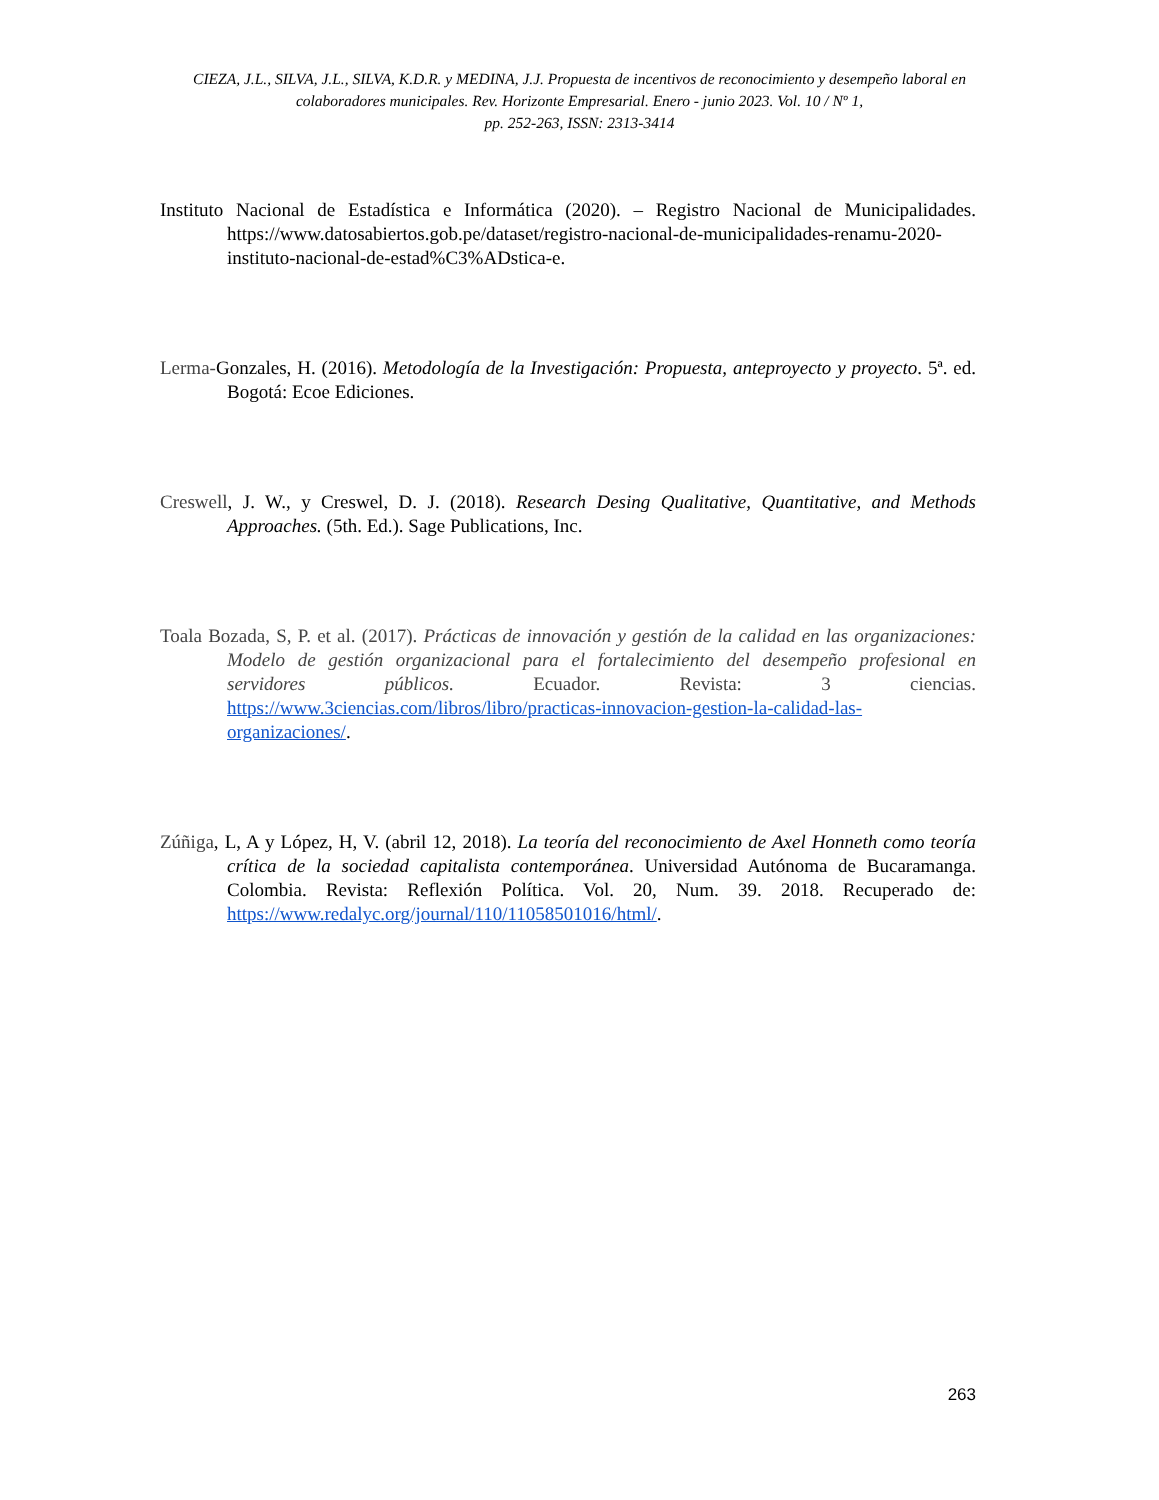CIEZA, J.L., SILVA, J.L., SILVA, K.D.R. y MEDINA, J.J. Propuesta de incentivos de reconocimiento y desempeño laboral en colaboradores municipales. Rev. Horizonte Empresarial. Enero - junio 2023. Vol. 10 / Nº 1,
pp. 252-263, ISSN: 2313-3414
Instituto Nacional de Estadística e Informática (2020). – Registro Nacional de Municipalidades. https://www.datosabiertos.gob.pe/dataset/registro-nacional-de-municipalidades-renamu-2020-instituto-nacional-de-estad%C3%ADstica-e.
Lerma-Gonzales, H. (2016). Metodología de la Investigación: Propuesta, anteproyecto y proyecto. 5ª. ed. Bogotá: Ecoe Ediciones.
Creswell, J. W., y Creswel, D. J. (2018). Research Desing Qualitative, Quantitative, and Methods Approaches. (5th. Ed.). Sage Publications, Inc.
Toala Bozada, S, P. et al. (2017). Prácticas de innovación y gestión de la calidad en las organizaciones: Modelo de gestión organizacional para el fortalecimiento del desempeño profesional en servidores públicos. Ecuador. Revista: 3 ciencias. https://www.3ciencias.com/libros/libro/practicas-innovacion-gestion-la-calidad-las-organizaciones/.
Zúñiga, L, A y López, H, V. (abril 12, 2018). La teoría del reconocimiento de Axel Honneth como teoría crítica de la sociedad capitalista contemporánea. Universidad Autónoma de Bucaramanga. Colombia. Revista: Reflexión Política. Vol. 20, Num. 39. 2018. Recuperado de: https://www.redalyc.org/journal/110/11058501016/html/.
263